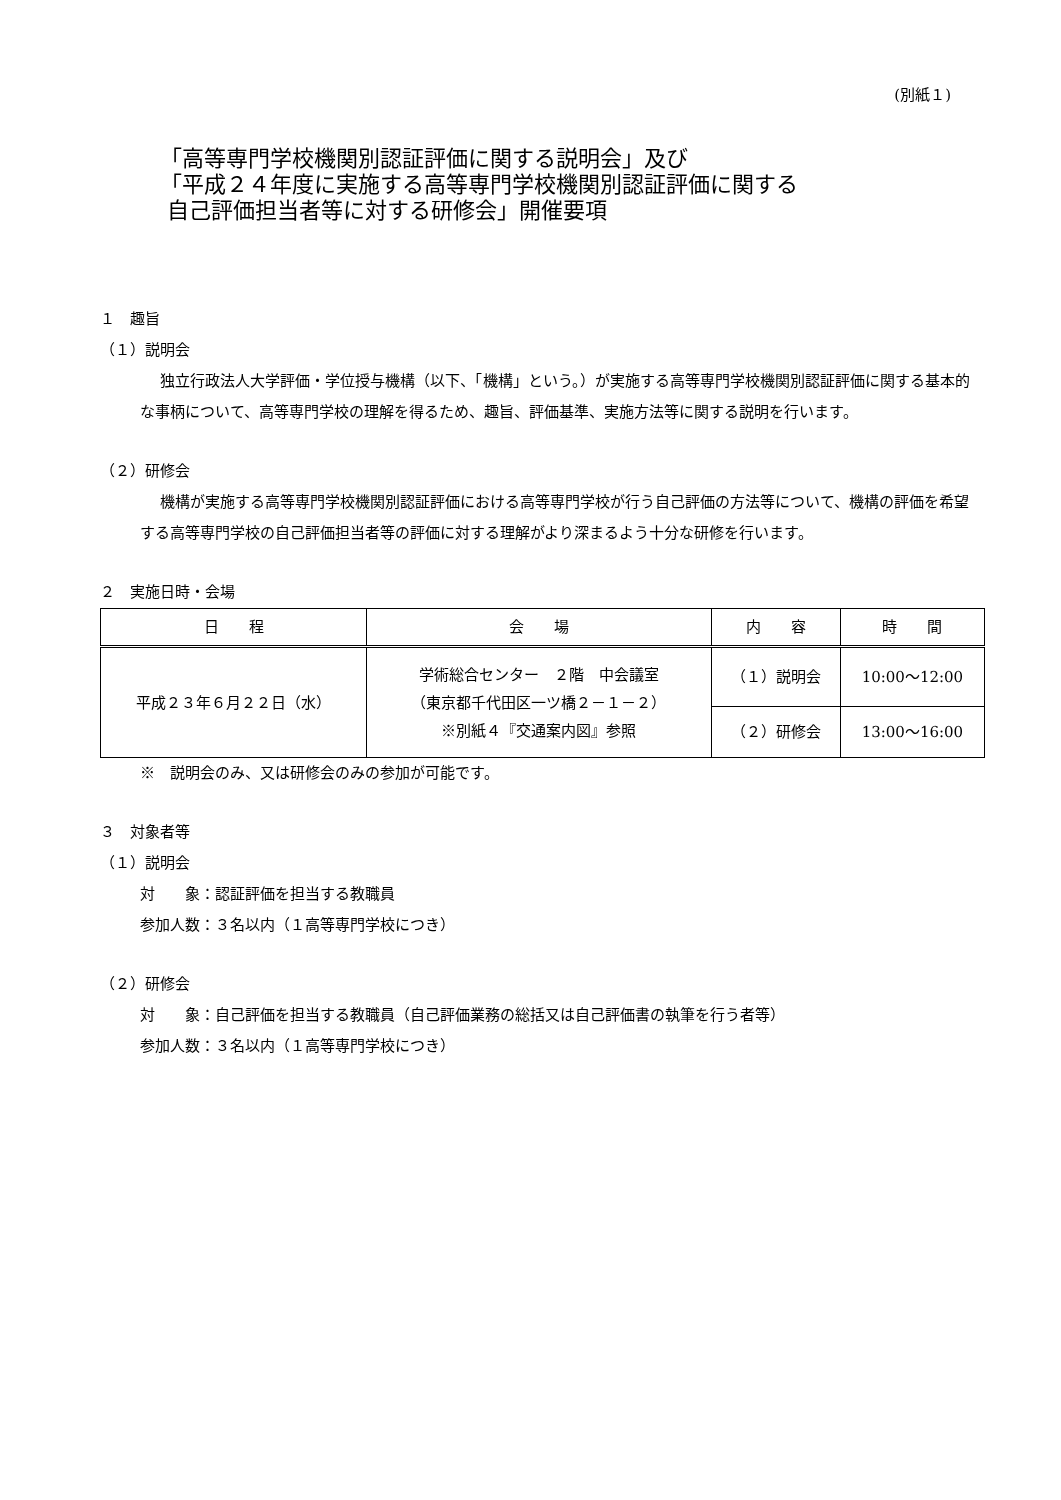(別紙１)
「高等専門学校機関別認証評価に関する説明会」及び
「平成２４年度に実施する高等専門学校機関別認証評価に関する
自己評価担当者等に対する研修会」開催要項
１　趣旨
（１）説明会
独立行政法人大学評価・学位授与機構（以下、「機構」という。）が実施する高等専門学校機関別認証評価に関する基本的な事柄について、高等専門学校の理解を得るため、趣旨、評価基準、実施方法等に関する説明を行います。
（２）研修会
機構が実施する高等専門学校機関別認証評価における高等専門学校が行う自己評価の方法等について、機構の評価を希望する高等専門学校の自己評価担当者等の評価に対する理解がより深まるよう十分な研修を行います。
２　実施日時・会場
| 日 程 | 会 場 | 内 容 | 時 間 |
| --- | --- | --- | --- |
| 平成２３年６月２２日（水） | 学術総合センター ２階 中会議室 （東京都千代田区一ツ橋２－１－２） ※別紙４『交通案内図』参照 | （１）説明会 | 10:00～12:00 |
| | | （２）研修会 | 13:00～16:00 |
※　説明会のみ、又は研修会のみの参加が可能です。
３　対象者等
（１）説明会
対　　象：認証評価を担当する教職員
参加人数：３名以内（１高等専門学校につき）
（２）研修会
対　　象：自己評価を担当する教職員（自己評価業務の総括又は自己評価書の執筆を行う者等）
参加人数：３名以内（１高等専門学校につき）